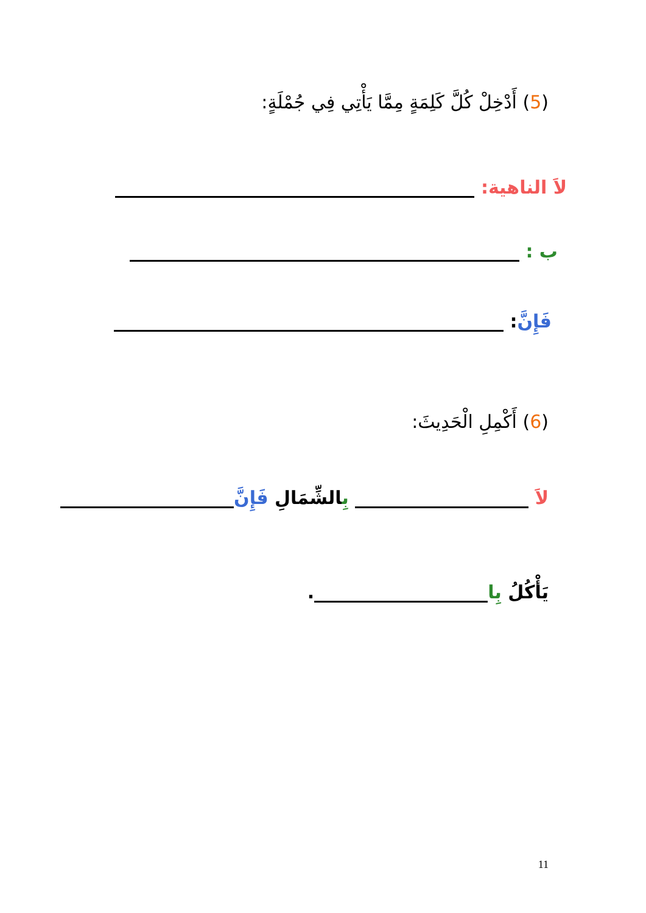(5) أَدْخِلْ كُلَّ كَلِمَةٍ مِمَّا يَأْتِي فِي جُمْلَةٍ:
لاَ الناهية:
ب :
فَإِنَّ:
(6) أَكْمِلِ الْحَدِيثَ:
لاَ بِالشِّمَالِ فَإِنَّ
يَأْكُلُ بِا .
11